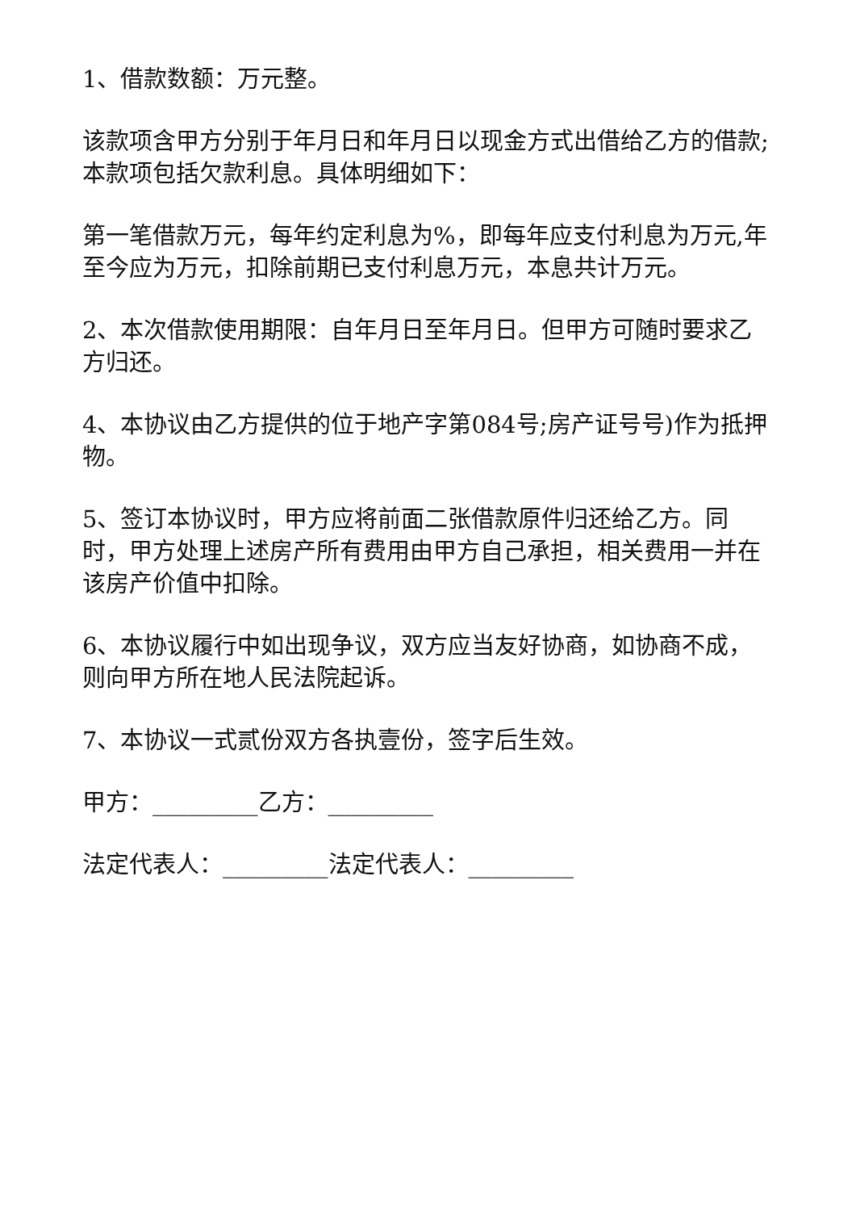1、借款数额：万元整。
该款项含甲方分别于年月日和年月日以现金方式出借给乙方的借款;本款项包括欠款利息。具体明细如下：
第一笔借款万元，每年约定利息为%，即每年应支付利息为万元,年至今应为万元，扣除前期已支付利息万元，本息共计万元。
2、本次借款使用期限：自年月日至年月日。但甲方可随时要求乙方归还。
4、本协议由乙方提供的位于地产字第084号;房产证号号)作为抵押物。
5、签订本协议时，甲方应将前面二张借款原件归还给乙方。同时，甲方处理上述房产所有费用由甲方自己承担，相关费用一并在该房产价值中扣除。
6、本协议履行中如出现争议，双方应当友好协商，如协商不成，则向甲方所在地人民法院起诉。
7、本协议一式贰份双方各执壹份，签字后生效。
甲方：_________乙方：_________
法定代表人：_________法定代表人：_________